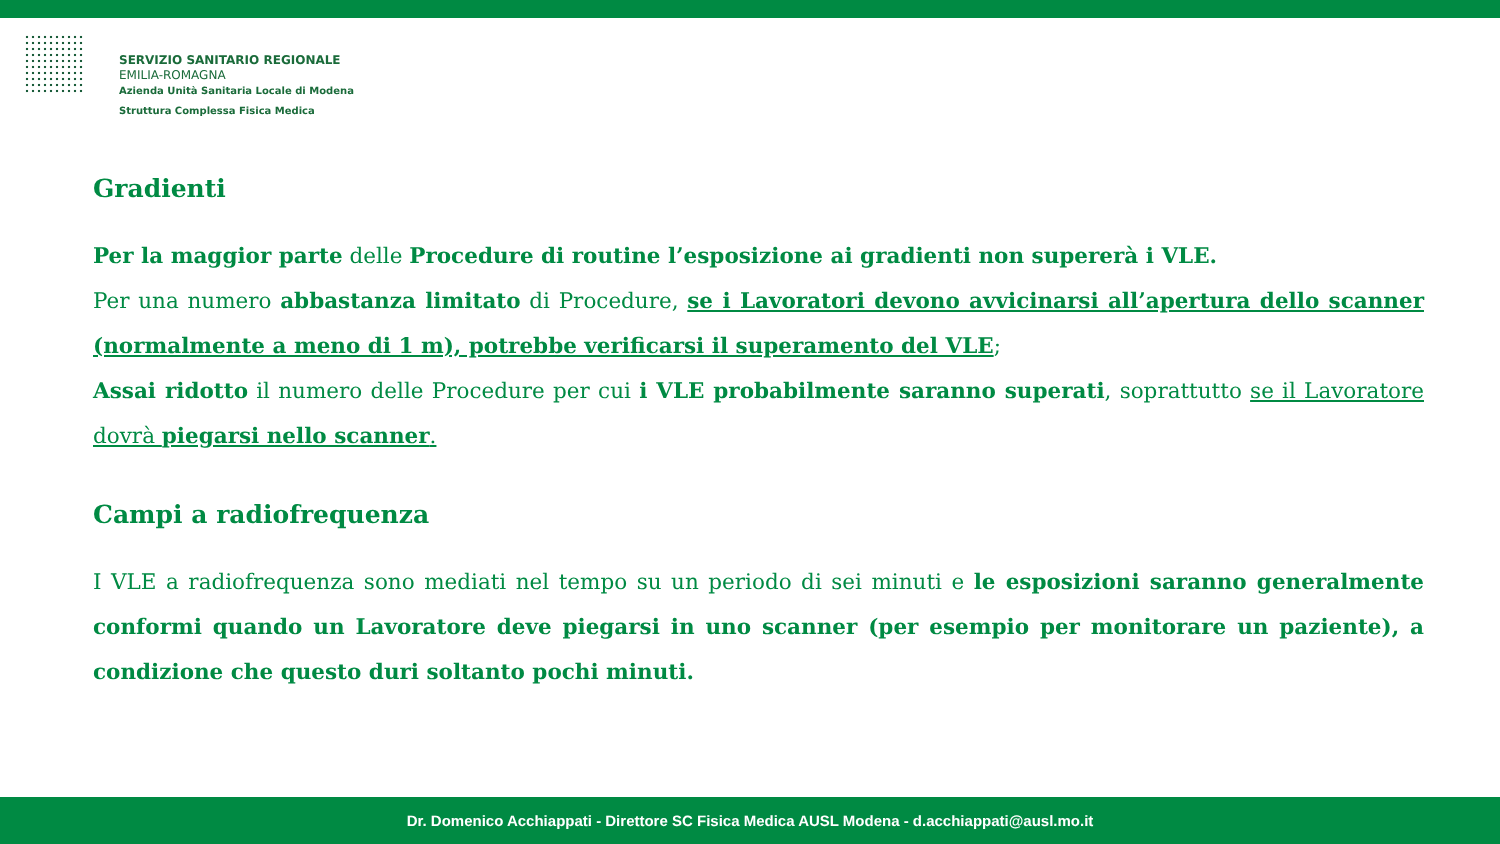SERVIZIO SANITARIO REGIONALE
EMILIA-ROMAGNA
Azienda Unità Sanitaria Locale di Modena
Struttura Complessa Fisica Medica
Gradienti
Per la maggior parte delle Procedure di routine l’esposizione ai gradienti non supererà i VLE.
Per una numero abbastanza limitato di Procedure, se i Lavoratori devono avvicinarsi all’apertura dello scanner (normalmente a meno di 1 m), potrebbe verificarsi il superamento del VLE;
Assai ridotto il numero delle Procedure per cui i VLE probabilmente saranno superati, soprattutto se il Lavoratore dovrà piegarsi nello scanner.
Campi a radiofrequenza
I VLE a radiofrequenza sono mediati nel tempo su un periodo di sei minuti e le esposizioni saranno generalmente conformi quando un Lavoratore deve piegarsi in uno scanner (per esempio per monitorare un paziente), a condizione che questo duri soltanto pochi minuti.
Dr. Domenico Acchiappati - Direttore SC Fisica Medica AUSL Modena - d.acchiappati@ausl.mo.it